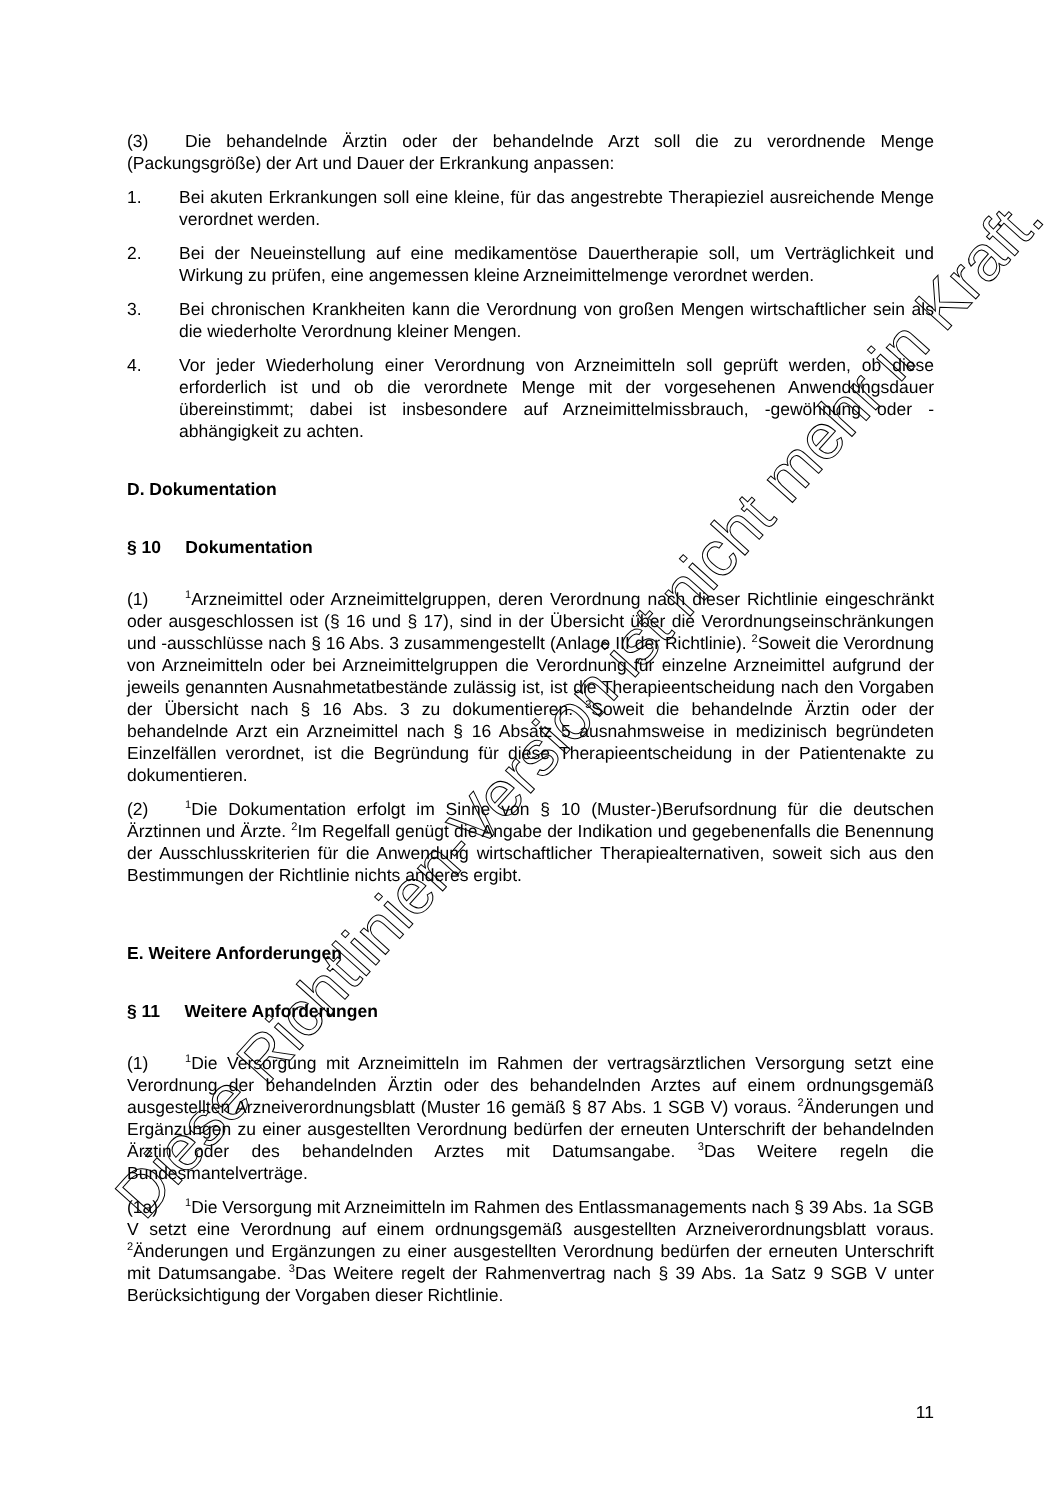(3) Die behandelnde Ärztin oder der behandelnde Arzt soll die zu verordnende Menge (Packungsgröße) der Art und Dauer der Erkrankung anpassen:
1. Bei akuten Erkrankungen soll eine kleine, für das angestrebte Therapieziel ausreichende Menge verordnet werden.
2. Bei der Neueinstellung auf eine medikamentöse Dauertherapie soll, um Verträglichkeit und Wirkung zu prüfen, eine angemessen kleine Arzneimittelmenge verordnet werden.
3. Bei chronischen Krankheiten kann die Verordnung von großen Mengen wirtschaftlicher sein als die wiederholte Verordnung kleiner Mengen.
4. Vor jeder Wiederholung einer Verordnung von Arzneimitteln soll geprüft werden, ob diese erforderlich ist und ob die verordnete Menge mit der vorgesehenen Anwendungsdauer übereinstimmt; dabei ist insbesondere auf Arzneimittelmissbrauch, -gewöhnung oder -abhängigkeit zu achten.
D. Dokumentation
§ 10 Dokumentation
(1)<sup>1</sup>Arzneimittel oder Arzneimittelgruppen, deren Verordnung nach dieser Richtlinie eingeschränkt oder ausgeschlossen ist (§ 16 und § 17), sind in der Übersicht über die Verordnungseinschränkungen und -ausschlüsse nach § 16 Abs. 3 zusammengestellt (Anlage III der Richtlinie). <sup>2</sup>Soweit die Verordnung von Arzneimitteln oder bei Arzneimittelgruppen die Verordnung für einzelne Arzneimittel aufgrund der jeweils genannten Ausnahmetatbestände zulässig ist, ist die Therapieentscheidung nach den Vorgaben der Übersicht nach § 16 Abs. 3 zu dokumentieren. <sup>3</sup>Soweit die behandelnde Ärztin oder der behandelnde Arzt ein Arzneimittel nach § 16 Absatz 5 ausnahmsweise in medizinisch begründeten Einzelfällen verordnet, ist die Begründung für diese Therapieentscheidung in der Patientenakte zu dokumentieren.
(2)<sup>1</sup>Die Dokumentation erfolgt im Sinne von § 10 (Muster-)Berufsordnung für die deutschen Ärztinnen und Ärzte. <sup>2</sup>Im Regelfall genügt die Angabe der Indikation und gegebenenfalls die Benennung der Ausschlusskriterien für die Anwendung wirtschaftlicher Therapiealternativen, soweit sich aus den Bestimmungen der Richtlinie nichts anderes ergibt.
E. Weitere Anforderungen
§ 11 Weitere Anforderungen
(1)<sup>1</sup>Die Versorgung mit Arzneimitteln im Rahmen der vertragsärztlichen Versorgung setzt eine Verordnung der behandelnden Ärztin oder des behandelnden Arztes auf einem ordnungsgemäß ausgestellten Arzneiverordnungsblatt (Muster 16 gemäß § 87 Abs. 1 SGB V) voraus. <sup>2</sup>Änderungen und Ergänzungen zu einer ausgestellten Verordnung bedürfen der erneuten Unterschrift der behandelnden Ärztin oder des behandelnden Arztes mit Datumsangabe. <sup>3</sup>Das Weitere regeln die Bundesmantelverträge.
(1a)<sup>1</sup>Die Versorgung mit Arzneimitteln im Rahmen des Entlassmanagements nach § 39 Abs. 1a SGB V setzt eine Verordnung auf einem ordnungsgemäß ausgestellten Arzneiverordnungsblatt voraus. <sup>2</sup>Änderungen und Ergänzungen zu einer ausgestellten Verordnung bedürfen der erneuten Unterschrift mit Datumsangabe. <sup>3</sup>Das Weitere regelt der Rahmenvertrag nach § 39 Abs. 1a Satz 9 SGB V unter Berücksichtigung der Vorgaben dieser Richtlinie.
11
Diese Richtlinien-Version ist nicht mehr in Kraft.